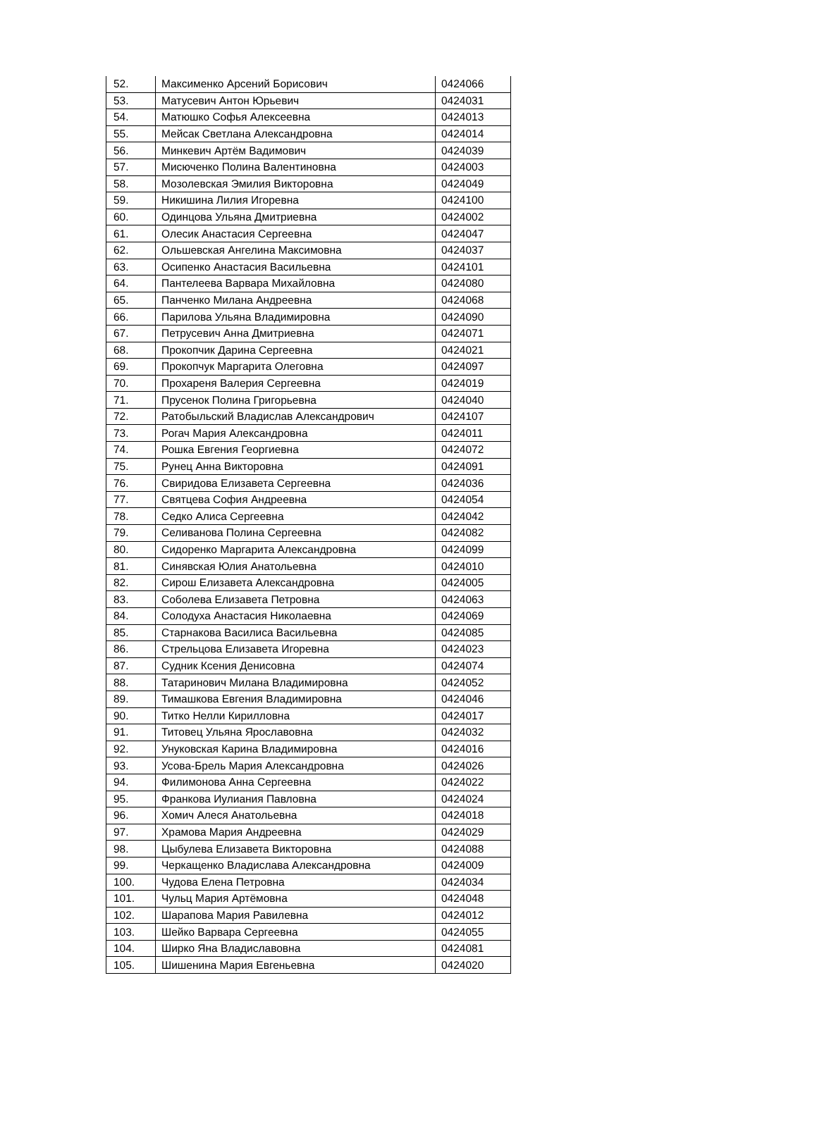| 52. | Максименко Арсений Борисович | 0424066 |
| 53. | Матусевич Антон Юрьевич | 0424031 |
| 54. | Матюшко Софья Алексеевна | 0424013 |
| 55. | Мейсак Светлана Александровна | 0424014 |
| 56. | Минкевич Артём Вадимович | 0424039 |
| 57. | Мисюченко Полина Валентиновна | 0424003 |
| 58. | Мозолевская Эмилия Викторовна | 0424049 |
| 59. | Никишина Лилия Игоревна | 0424100 |
| 60. | Одинцова Ульяна Дмитриевна | 0424002 |
| 61. | Олесик Анастасия Сергеевна | 0424047 |
| 62. | Ольшевская Ангелина Максимовна | 0424037 |
| 63. | Осипенко Анастасия Васильевна | 0424101 |
| 64. | Пантелеева Варвара Михайловна | 0424080 |
| 65. | Панченко Милана Андреевна | 0424068 |
| 66. | Парилова Ульяна Владимировна | 0424090 |
| 67. | Петрусевич Анна Дмитриевна | 0424071 |
| 68. | Прокопчик Дарина Сергеевна | 0424021 |
| 69. | Прокопчук Маргарита Олеговна | 0424097 |
| 70. | Прохареня Валерия Сергеевна | 0424019 |
| 71. | Прусенок Полина Григорьевна | 0424040 |
| 72. | Ратобыльский Владислав Александрович | 0424107 |
| 73. | Рогач Мария Александровна | 0424011 |
| 74. | Рошка Евгения Георгиевна | 0424072 |
| 75. | Рунец Анна Викторовна | 0424091 |
| 76. | Свиридова Елизавета Сергеевна | 0424036 |
| 77. | Святцева София Андреевна | 0424054 |
| 78. | Седко Алиса Сергеевна | 0424042 |
| 79. | Селиванова Полина Сергеевна | 0424082 |
| 80. | Сидоренко Маргарита Александровна | 0424099 |
| 81. | Синявская Юлия Анатольевна | 0424010 |
| 82. | Сирош Елизавета Александровна | 0424005 |
| 83. | Соболева Елизавета Петровна | 0424063 |
| 84. | Солодуха Анастасия Николаевна | 0424069 |
| 85. | Старнакова Василиса Васильевна | 0424085 |
| 86. | Стрельцова Елизавета Игоревна | 0424023 |
| 87. | Судник Ксения Денисовна | 0424074 |
| 88. | Татаринович Милана Владимировна | 0424052 |
| 89. | Тимашкова Евгения Владимировна | 0424046 |
| 90. | Титко Нелли Кирилловна | 0424017 |
| 91. | Титовец Ульяна Ярославовна | 0424032 |
| 92. | Унуковская Карина Владимировна | 0424016 |
| 93. | Усова-Брель Мария Александровна | 0424026 |
| 94. | Филимонова Анна Сергеевна | 0424022 |
| 95. | Франкова Иулиания Павловна | 0424024 |
| 96. | Хомич Алеся Анатольевна | 0424018 |
| 97. | Храмова Мария Андреевна | 0424029 |
| 98. | Цыбулева Елизавета Викторовна | 0424088 |
| 99. | Черкащенко Владислава Александровна | 0424009 |
| 100. | Чудова Елена Петровна | 0424034 |
| 101. | Чульц Мария Артёмовна | 0424048 |
| 102. | Шарапова Мария Равилевна | 0424012 |
| 103. | Шейко Варвара Сергеевна | 0424055 |
| 104. | Ширко Яна Владиславовна | 0424081 |
| 105. | Шишенина Мария Евгеньевна | 0424020 |